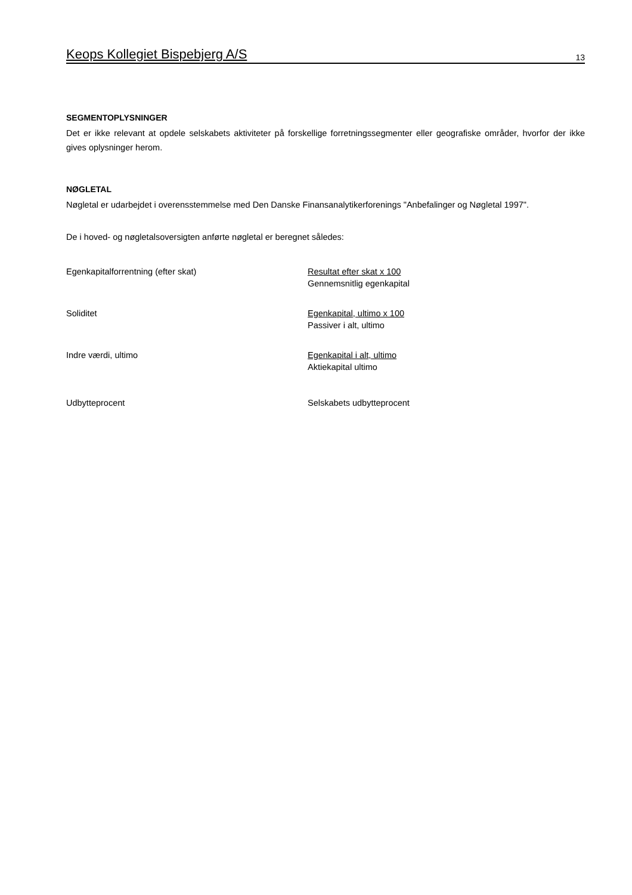Keops Kollegiet Bispebjerg A/S 13
SEGMENTOPLYSNINGER
Det er ikke relevant at opdele selskabets aktiviteter på forskellige forretningssegmenter eller geografiske områder, hvorfor der ikke gives oplysninger herom.
NØGLETAL
Nøgletal er udarbejdet i overensstemmelse med Den Danske Finansanalytikerforenings "Anbefalinger og Nøgletal 1997".
De i hoved- og nøgletalsoversigten anførte nøgletal er beregnet således:
| Egenkapitalforrentning (efter skat) | Resultat efter skat x 100 Gennemsnitlig egenkapital |
| Soliditet | Egenkapital, ultimo x 100 Passiver i alt, ultimo |
| Indre værdi, ultimo | Egenkapital i alt, ultimo Aktiekapital ultimo |
| Udbytteprocent | Selskabets udbytteprocent |